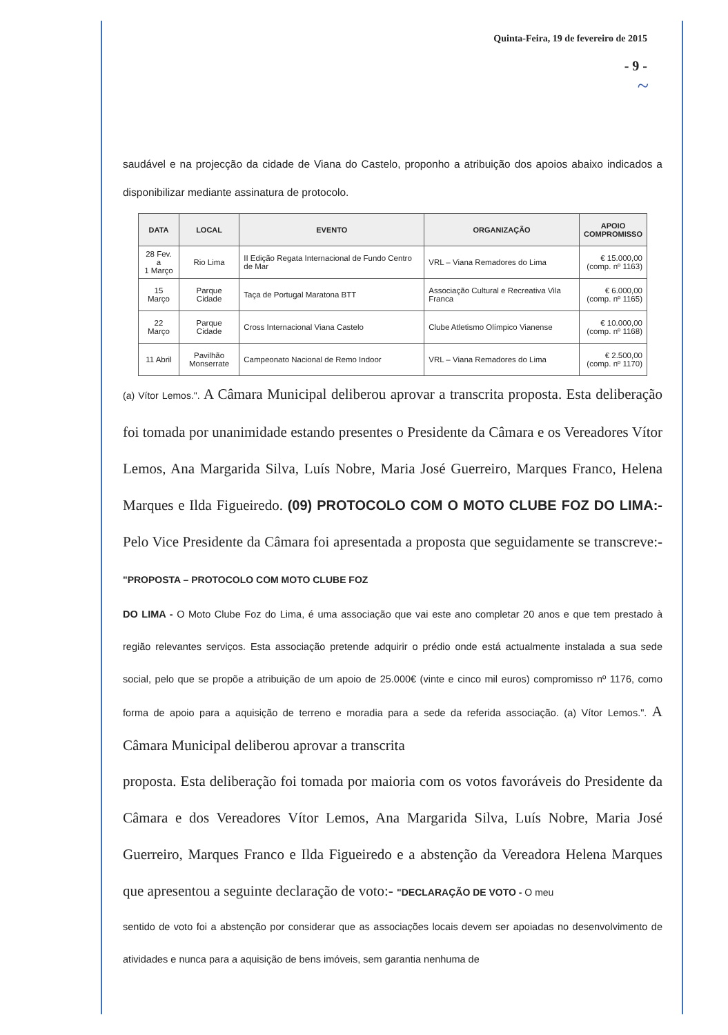Quinta-Feira, 19 de fevereiro de 2015
- 9 -
~
saudável e na projecção da cidade de Viana do Castelo, proponho a atribuição dos apoios abaixo indicados a disponibilizar mediante assinatura de protocolo.
| DATA | LOCAL | EVENTO | ORGANIZAÇÃO | APOIO COMPROMISSO |
| --- | --- | --- | --- | --- |
| 28 Fev. a 1 Março | Rio Lima | II Edição Regata Internacional de Fundo Centro de Mar | VRL – Viana Remadores do Lima | € 15.000,00 (comp. nº 1163) |
| 15 Março | Parque Cidade | Taça de Portugal Maratona BTT | Associação Cultural e Recreativa Vila Franca | € 6.000,00 (comp. nº 1165) |
| 22 Março | Parque Cidade | Cross Internacional Viana Castelo | Clube Atletismo Olímpico Vianense | € 10.000,00 (comp. nº 1168) |
| 11 Abril | Pavilhão Monserrate | Campeonato Nacional de Remo Indoor | VRL – Viana Remadores do Lima | € 2.500,00 (comp. nº 1170) |
(a) Vítor Lemos.". A Câmara Municipal deliberou aprovar a transcrita proposta. Esta deliberação foi tomada por unanimidade estando presentes o Presidente da Câmara e os Vereadores Vítor Lemos, Ana Margarida Silva, Luís Nobre, Maria José Guerreiro, Marques Franco, Helena Marques e Ilda Figueiredo. (09) PROTOCOLO COM O MOTO CLUBE FOZ DO LIMA:- Pelo Vice Presidente da Câmara foi apresentada a proposta que seguidamente se transcreve:- "PROPOSTA – PROTOCOLO COM MOTO CLUBE FOZ
DO LIMA - O Moto Clube Foz do Lima, é uma associação que vai este ano completar 20 anos e que tem prestado à região relevantes serviços. Esta associação pretende adquirir o prédio onde está actualmente instalada a sua sede social, pelo que se propõe a atribuição de um apoio de 25.000€ (vinte e cinco mil euros) compromisso nº 1176, como forma de apoio para a aquisição de terreno e moradia para a sede da referida associação. (a) Vítor Lemos.". A Câmara Municipal deliberou aprovar a transcrita
proposta. Esta deliberação foi tomada por maioria com os votos favoráveis do Presidente da Câmara e dos Vereadores Vítor Lemos, Ana Margarida Silva, Luís Nobre, Maria José Guerreiro, Marques Franco e Ilda Figueiredo e a abstenção da Vereadora Helena Marques que apresentou a seguinte declaração de voto:- "DECLARAÇÃO DE VOTO - O meu
sentido de voto foi a abstenção por considerar que as associações locais devem ser apoiadas no desenvolvimento de atividades e nunca para a aquisição de bens imóveis, sem garantia nenhuma de